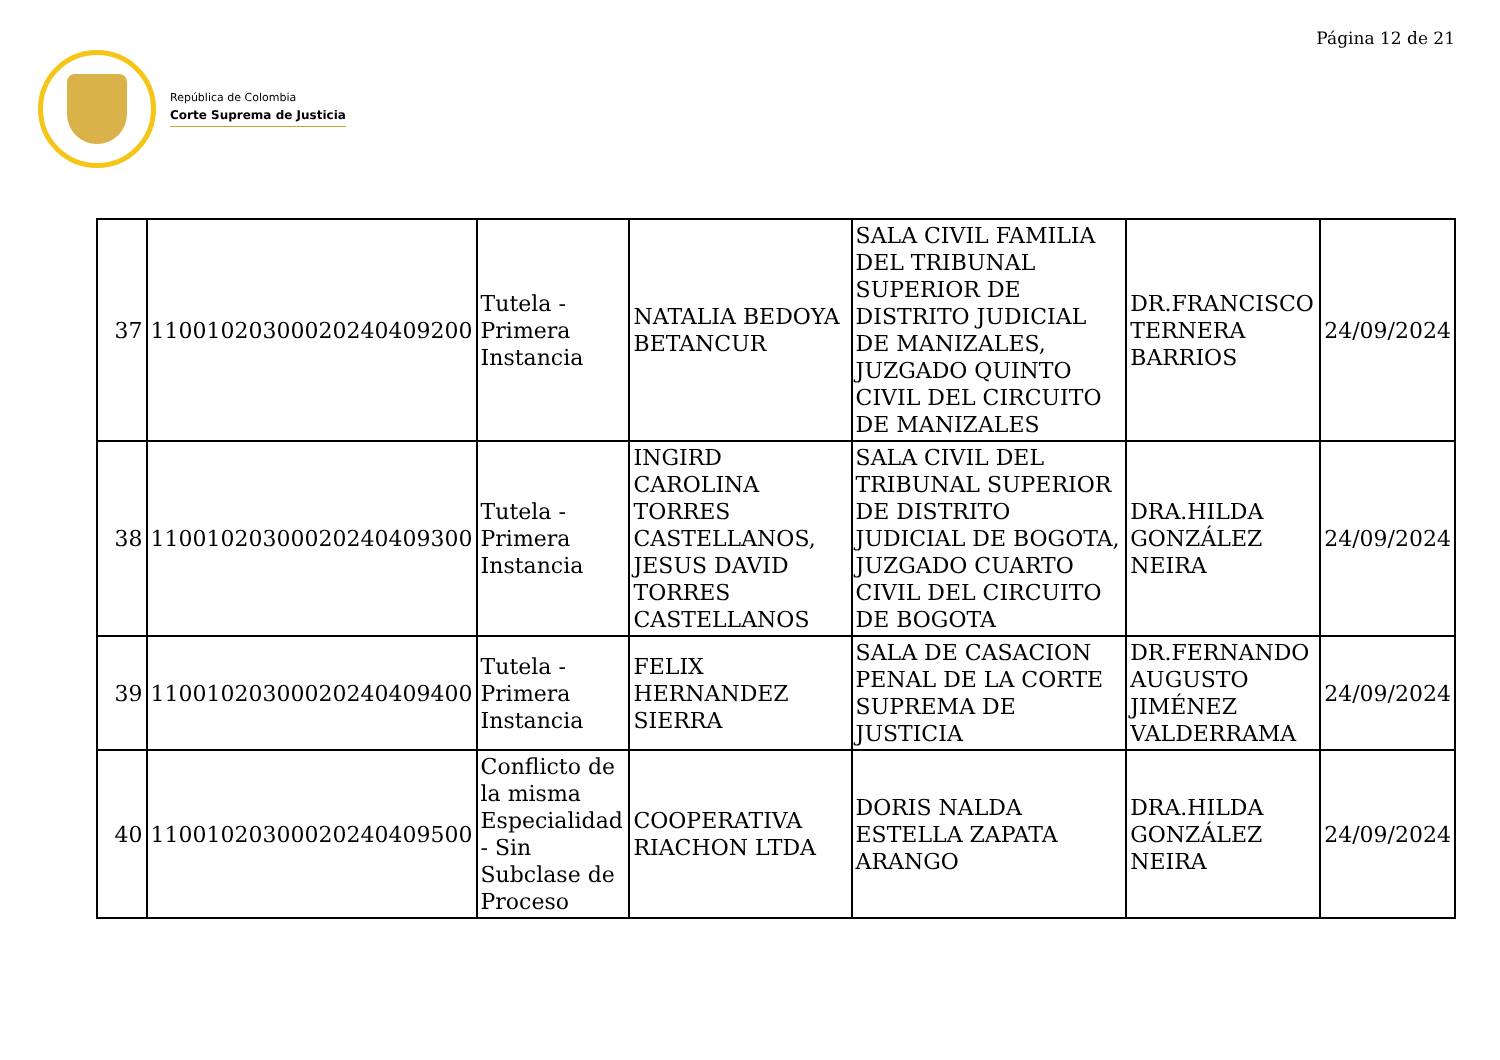Página 12 de 21
República de Colombia
Corte Suprema de Justicia
| 37 | 11001020300020240409200 | Tutela - Primera Instancia | NATALIA BEDOYA BETANCUR | SALA CIVIL FAMILIA DEL TRIBUNAL SUPERIOR DE DISTRITO JUDICIAL DE MANIZALES, JUZGADO QUINTO CIVIL DEL CIRCUITO DE MANIZALES | DR.FRANCISCO TERNERA BARRIOS | 24/09/2024 |
| 38 | 11001020300020240409300 | Tutela - Primera Instancia | INGIRD CAROLINA TORRES CASTELLANOS, JESUS DAVID TORRES CASTELLANOS | SALA CIVIL DEL TRIBUNAL SUPERIOR DE DISTRITO JUDICIAL DE BOGOTA, JUZGADO CUARTO CIVIL DEL CIRCUITO DE BOGOTA | DRA.HILDA GONZÁLEZ NEIRA | 24/09/2024 |
| 39 | 11001020300020240409400 | Tutela - Primera Instancia | FELIX HERNANDEZ SIERRA | SALA DE CASACION PENAL DE LA CORTE SUPREMA DE JUSTICIA | DR.FERNANDO AUGUSTO JIMÉNEZ VALDERRAMA | 24/09/2024 |
| 40 | 11001020300020240409500 | Conflicto de la misma Especialidad - Sin Subclase de Proceso | COOPERATIVA RIACHON LTDA | DORIS NALDA ESTELLA ZAPATA ARANGO | DRA.HILDA GONZÁLEZ NEIRA | 24/09/2024 |